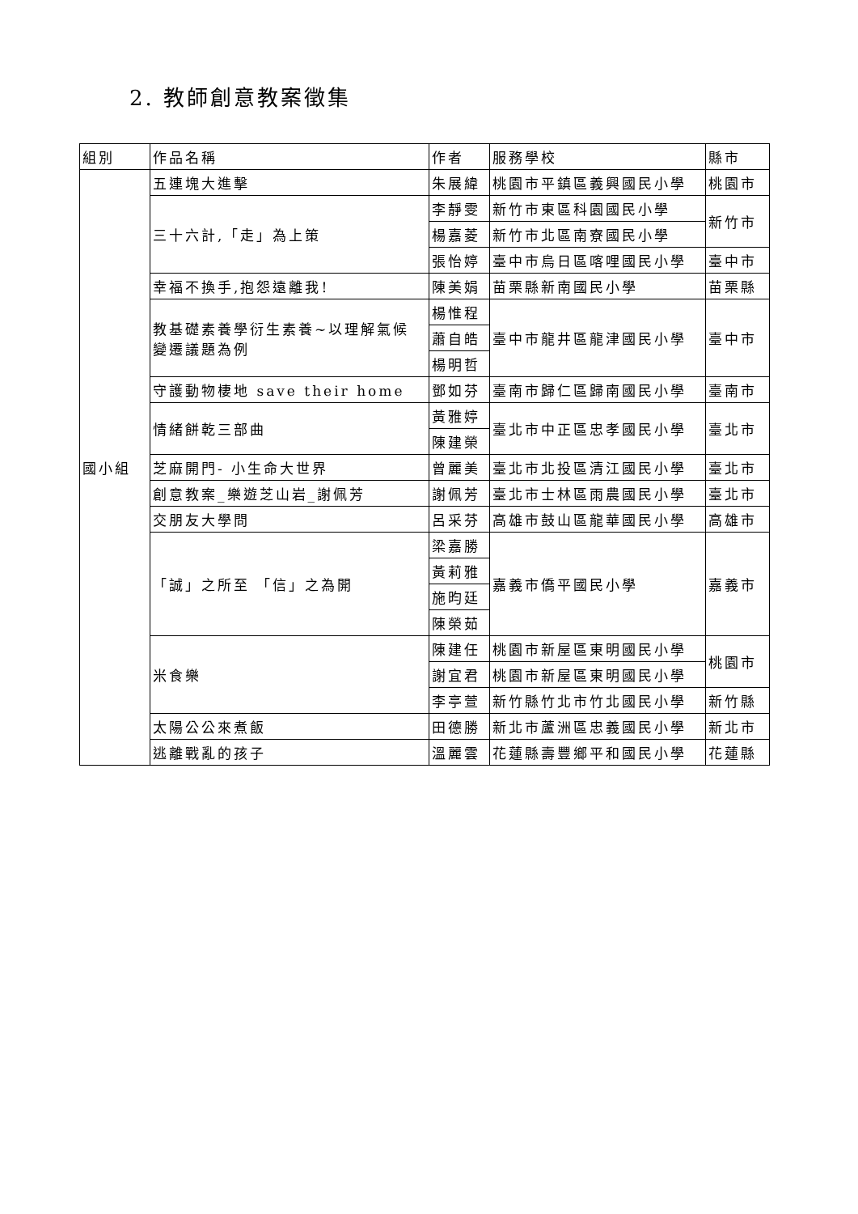2. 教師創意教案徵集
| 組別 | 作品名稱 | 作者 | 服務學校 | 縣市 |
| 國小組 | 五連塊大進擊 | 朱展緯 | 桃園市平鎮區義興國民小學 | 桃園市 |
| | 三十六計,「走」為上策 | 李靜雯 | 新竹市東區科園國民小學 | 新竹市 |
| | | 楊嘉菱 | 新竹市北區南寮國民小學 | |
| | | 張怡婷 | 臺中市烏日區喀哩國民小學 | 臺中市 |
| | 幸福不換手,抱怨遠離我! | 陳美娟 | 苗栗縣新南國民小學 | 苗栗縣 |
| | 教基礎素養學衍生素養~以理解氣候 變遷議題為例 | 楊惟程 | 臺中市龍井區龍津國民小學 | 臺中市 |
| | | 蕭自皓 | | |
| | | 楊明哲 | | |
| | 守護動物棲地 save their home | 鄧如芬 | 臺南市歸仁區歸南國民小學 | 臺南市 |
| | 情緒餅乾三部曲 | 黃雅婷 | 臺北市中正區忠孝國民小學 | 臺北市 |
| | | 陳建榮 | | |
| | 芝麻開門- 小生命大世界 | 曾麗美 | 臺北市北投區清江國民小學 | 臺北市 |
| | 創意教案_樂遊芝山岩_謝佩芳 | 謝佩芳 | 臺北市士林區雨農國民小學 | 臺北市 |
| | 交朋友大學問 | 呂采芬 | 高雄市鼓山區龍華國民小學 | 高雄市 |
| | 「誠」之所至 「信」之為開 | 梁嘉勝 | 嘉義市僑平國民小學 | 嘉義市 |
| | | 黃莉雅 | | |
| | | 施昀廷 | | |
| | | 陳榮茹 | | |
| | 米食樂 | 陳建任 | 桃園市新屋區東明國民小學 | 桃園市 |
| | | 謝宜君 | 桃園市新屋區東明國民小學 | |
| | | 李亭萱 | 新竹縣竹北市竹北國民小學 | 新竹縣 |
| | 太陽公公來煮飯 | 田德勝 | 新北市蘆洲區忠義國民小學 | 新北市 |
| | 逃離戰亂的孩子 | 溫麗雲 | 花蓮縣壽豐鄉平和國民小學 | 花蓮縣 |